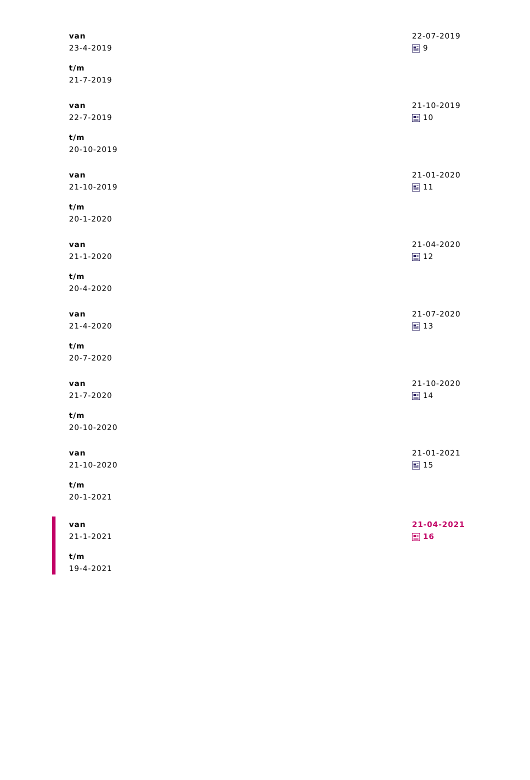| van 23-4-2019 t/m 21-7-2019 | | 22-07-2019 9 |
| van 22-7-2019 t/m 20-10-2019 | | 21-10-2019 10 |
| van 21-10-2019 t/m 20-1-2020 | | 21-01-2020 11 |
| van 21-1-2020 t/m 20-4-2020 | | 21-04-2020 12 |
| van 21-4-2020 t/m 20-7-2020 | | 21-07-2020 13 |
| van 21-7-2020 t/m 20-10-2020 | | 21-10-2020 14 |
| van 21-10-2020 t/m 20-1-2021 | | 21-01-2021 15 |
| van 21-1-2021 t/m 19-4-2021 | | 21-04-2021 16 |